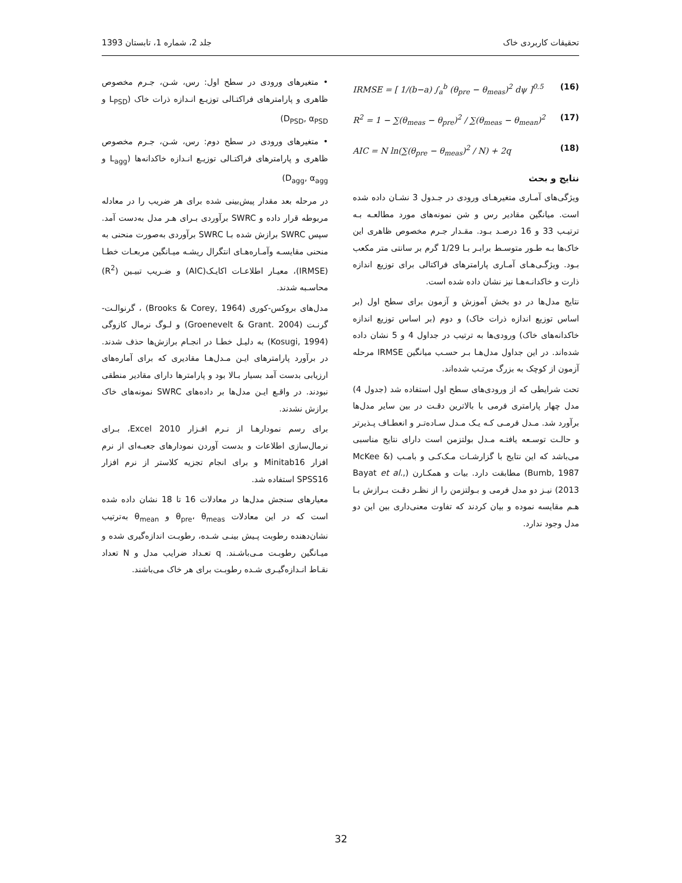تحقیقات کاربردی خاک جلد 2، شماره 1، تابستان 1393
• متغیرهای ورودی در سطح اول: رس، شـن، جـرم مخصوص ظاهری و پارامترهای فراکتـالی توزیـع انـدازه ذرات خاک (L<sub>PSD</sub> و D<sub>PSD</sub>, α<sub>PSD</sub>)
• متغیرهای ورودی در سطح دوم: رس، شـن، جـرم مخصوص ظاهری و پارامترهای فراکتـالی توزیـع انـدازه خاکدانه‌ها (L<sub>agg</sub> و D<sub>agg</sub>, α<sub>agg</sub>)
در مرحله بعد مقدار پیش‌بینی شده برای هر ضریب را در معادله مربوطه قرار داده و SWRC برآوردی بـرای هـر مدل به‌دست آمد. سپس SWRC برازش شده بـا SWRC برآوردی به‌صورت منحنی به منحنی مقایسـه وآمـاره‌هـای انتگرال ریشـه میـانگین مربعـات خطـا (IRMSE)، معیـار اطلاعـات اکایـک(AIC) و ضـریب تبیـین (R<sup>2</sup>) محاسـبه شدند.
مدل‌های بروکس-کوری (Brooks & Corey, 1964) ، گرنوالـت-گرنـت (Groenevelt & Grant. 2004) و لـوگ نرمال کازوگی (Kosugi, 1994) به دلیـل خطـا در انجـام برازش‌ها حذف شدند. در برآورد پارامترهای ایـن مـدل‌هـا مقادیری که برای آماره‌های ارزیابی بدست آمد بسیار بـالا بود و پارامترها دارای مقادیر منطقی نبودند. در واقـع ایـن مدل‌ها بر داده‌های SWRC نمونه‌های خاک برازش نشدند.
برای رسم نمودارهـا از نـرم افـزار Excel 2010، بـرای نرمال‌سازی اطلاعات و بدست آوردن نمودارهای جعبـه‌ای از نرم افزار Minitab16 و برای انجام تجزیه کلاستر از نرم افزار SPSS16 استفاده شد.
معیارهای سنجش مدل‌ها در معادلات 16 تا 18 نشان داده شده است که در این معادلات θ<sub>pre</sub>، θ<sub>meas</sub> و θ<sub>mean</sub> به‌ترتیب نشان‌دهنده رطوبت پـیش بینـی شـده، رطوبـت اندازه‌گیری شده و میـانگین رطوبـت مـی‌باشـند. q تعـداد ضرایب مدل و N تعداد نقـاط انـدازه‌گیـری شـده رطوبـت برای هر خاک می‌باشند.
IRMSE = [ 1/(b−a) ∫<sub>a</sub><sup>b</sup> (θ<sub>pre</sub> − θ<sub>meas</sub>)<sup>2</sup> dψ ]<sup>0.5</sup> (16)
R<sup>2</sup> = 1 − ∑(θ<sub>meas</sub> − θ<sub>pre</sub>)<sup>2</sup> / ∑(θ<sub>meas</sub> − θ<sub>mean</sub>)<sup>2</sup> (17)
AIC = N ln(∑(θ<sub>pre</sub> − θ<sub>meas</sub>)<sup>2</sup> / N) + 2q (18)
نتایج و بحث
ویژگی‌های آمـاری متغیرهـای ورودی در جـدول 3 نشـان داده شده است. میانگین مقادیر رس و شن نمونه‌های مورد مطالعـه بـه ترتیـب 33 و 16 درصـد بـود. مقـدار جـرم مخصوص ظاهری این خاک‌ها بـه طـور متوسـط برابـر بـا 1/29 گرم بر سانتی متر مکعب بـود. ویژگـی‌هـای آمـاری پارامترهای فراکتالی برای توزیع اندازه ذارت و خاکدانـه‌هـا نیز نشان داده شده است.
نتایج مدل‌ها در دو بخش آموزش و آزمون برای سطح اول (بر اساس توزیع اندازه ذرات خاک) و دوم (بر اساس توزیع اندازه خاکدانه‌های خاک) ورودی‌ها به ترتیب در جداول 4 و 5 نشان داده شده‌اند. در این جداول مدل‌هـا بـر حسـب میانگین IRMSE مرحله آزمون از کوچک به بزرگ مرتـب شده‌اند.
تحت شرایطی که از ورودی‌های سطح اول استفاده شد (جدول 4) مدل چهار پارامتری فرمی با بالاترین دقـت در بین سایر مدل‌ها برآورد شد. مـدل فرمـی کـه یـک مـدل سـاده‌تـر و انعطـاف پـذیرتر و حالـت توسـعه یافتـه مـدل بولتزمن است دارای نتایج مناسبی می‌باشد که این نتایج با گزارشـات مـک‌کـی و بامـب (McKee & Bumb, 1987) مطابقت دارد. بیات و همکـارن (Bayat et al., 2013) نیـز دو مدل فرمی و بـولتزمن را از نظـر دقـت بـرازش بـا هـم مقایسه نموده و بیان کردند که تفاوت معنی‌داری بین این دو مدل وجود ندارد.
32